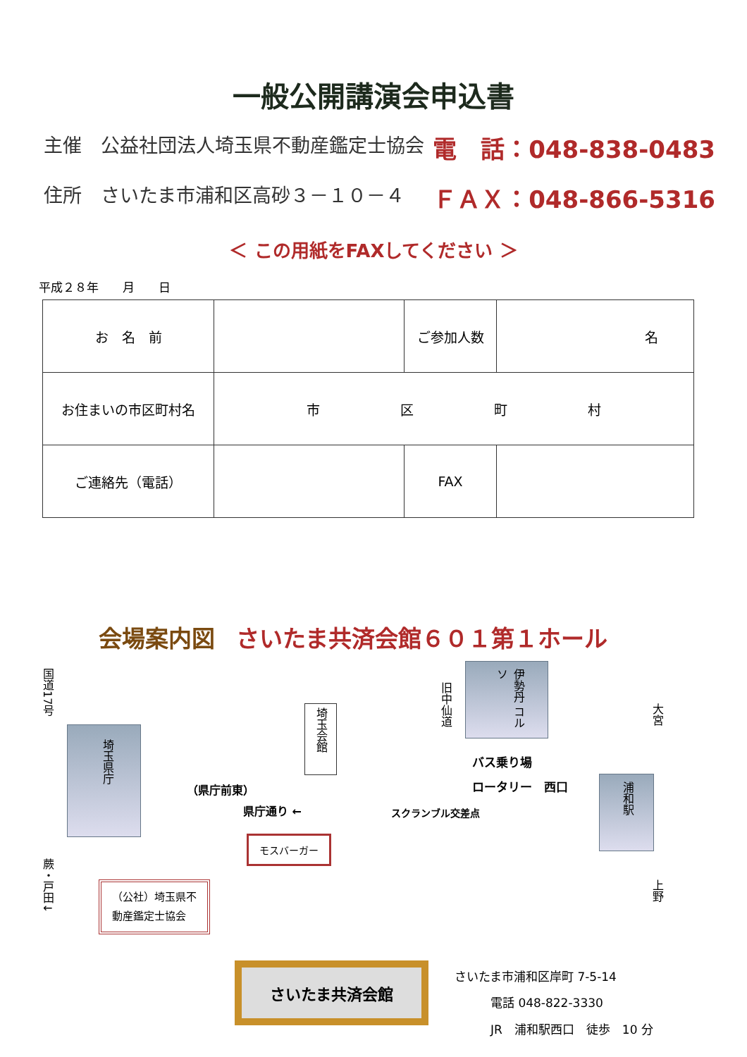一般公開講演会申込書
主催　公益社団法人埼玉県不動産鑑定士協会 電　話：048-838-0483
住所　さいたま市浦和区高砂３－１０－４ ＦＡＸ：048-866-5316
＜ この用紙をFAXしてください ＞
平成２８年　　月　　日
| お 名 前 | | ご参加人数 | 名 |
| お住まいの市区町村名 | 市 区 町 村 | | |
| ご連絡先（電話） | | FAX | |
会場案内図 さいたま共済会館６０１第１ホール
国道17号
蕨・戸田↓
埼玉県庁
埼玉会館
旧中仙道
伊勢丹 コルソ
大宮
上野
（県庁前東）
バス乗り場
ロータリー　西口
県庁通り ← スクランブル交差点
浦和駅
モスバーガー
（公社）埼玉県不
動産鑑定士協会
さいたま共済会館
さいたま市浦和区岸町 7-5-14
　　　電話 048-822-3330
　　　JR　浦和駅西口　徒歩　10 分